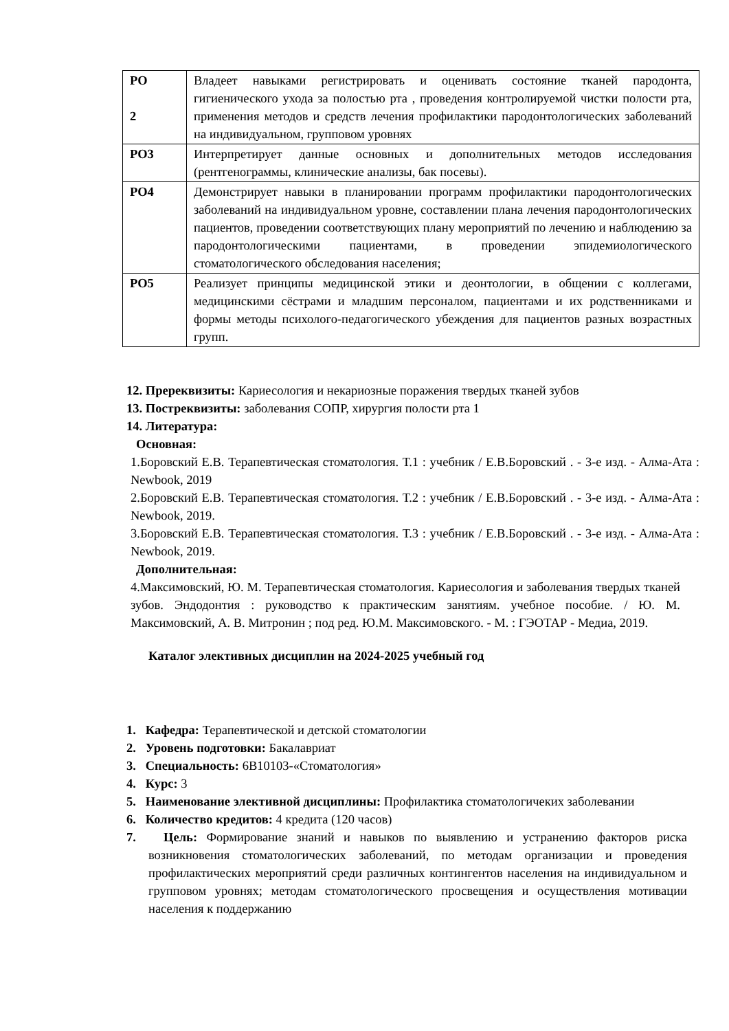| РО 2 | Владеет навыками регистрировать и оценивать состояние тканей пародонта, гигиенического ухода за полостью рта , проведения контролируемой чистки полости рта, применения методов и средств лечения профилактики пародонтологических заболеваний на индивидуальном, групповом уровнях |
| РО3 | Интерпретирует данные основных и дополнительных методов исследования (рентгенограммы, клинические анализы, бак посевы). |
| РО4 | Демонстрирует навыки в планировании программ профилактики пародонтологических заболеваний на индивидуальном уровне, составлении плана лечения пародонтологических пациентов, проведении соответствующих плану мероприятий по лечению и наблюдению за пародонтологическими пациентами, в проведении эпидемиологического стоматологического обследования населения; |
| РО5 | Реализует принципы медицинской этики и деонтологии, в общении с коллегами, медицинскими сёстрами и младшим персоналом, пациентами и их родственниками и формы методы психолого-педагогического убеждения для пациентов разных возрастных групп. |
12. Пререквизиты: Кариесология и некариозные поражения твердых тканей зубов
13. Постреквизиты: заболевания СОПР, хирургия полости рта 1
14. Литература:
Основная:
1.Боровский Е.В. Терапевтическая стоматология. Т.1 : учебник / Е.В.Боровский . - 3-е изд. - Алма-Ата : Newbook, 2019
2.Боровский Е.В. Терапевтическая стоматология. Т.2 : учебник / Е.В.Боровский . - 3-е изд. - Алма-Ата : Newbook, 2019.
3.Боровский Е.В. Терапевтическая стоматология. Т.3 : учебник / Е.В.Боровский . - 3-е изд. - Алма-Ата : Newbook, 2019.
Дополнительная:
4.Максимовский, Ю. М. Терапевтическая стоматология. Кариесология и заболевания твердых тканей зубов. Эндодонтия : руководство к практическим занятиям. учебное пособие. / Ю. М. Максимовский, А. В. Митронин ; под ред. Ю.М. Максимовского. - М. : ГЭОТАР - Медиа, 2019.
Каталог элективных дисциплин на 2024-2025 учебный год
1. Кафедра: Терапевтической и детской стоматологии
2. Уровень подготовки: Бакалавриат
3. Специальность: 6В10103-«Стоматология»
4. Курс: 3
5. Наименование элективной дисциплины: Профилактика стоматологичеких заболевании
6. Количество кредитов: 4 кредита (120 часов)
7. Цель: Формирование знаний и навыков по выявлению и устранению факторов риска возникновения стоматологических заболеваний, по методам организации и проведения профилактических мероприятий среди различных контингентов населения на индивидуальном и групповом уровнях; методам стоматологического просвещения и осуществления мотивации населения к поддержанию